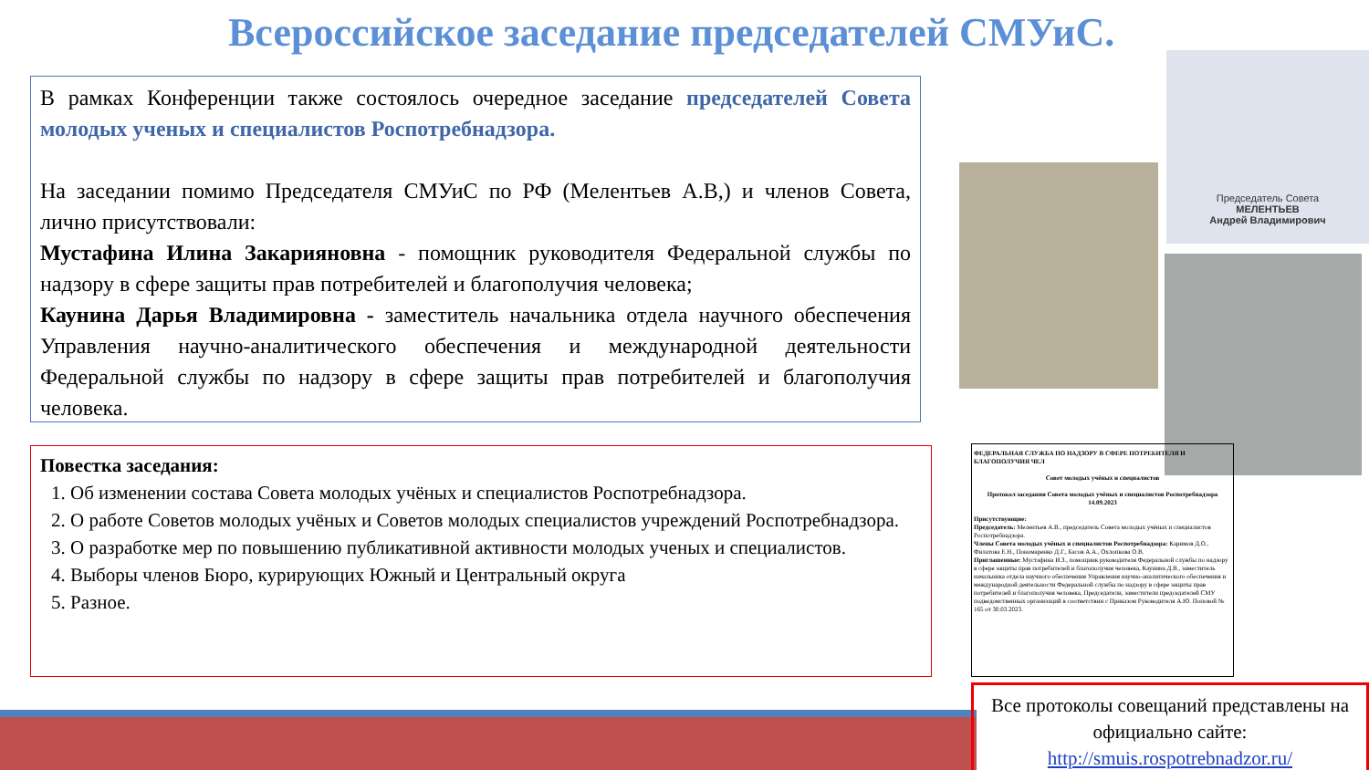Всероссийское заседание председателей СМУиС.
В рамках Конференции также состоялось очередное заседание председателей Совета молодых ученых и специалистов Роспотребнадзора.
На заседании помимо Председателя СМУиС по РФ (Мелентьев А.В,) и членов Совета, лично присутствовали:
Мустафина Илина Закарияновна - помощник руководителя Федеральной службы по надзору в сфере защиты прав потребителей и благополучия человека;
Каунина Дарья Владимировна - заместитель начальника отдела научного обеспечения Управления научно-аналитического обеспечения и международной деятельности Федеральной службы по надзору в сфере защиты прав потребителей и благополучия человека.
Повестка заседания:
1. Об изменении состава Совета молодых учёных и специалистов Роспотребнадзора.
2. О работе Советов молодых учёных и Советов молодых специалистов учреждений Роспотребнадзора.
3. О разработке мер по повышению публикативной активности молодых ученых и специалистов.
4. Выборы членов Бюро, курирующих Южный и Центральный округа
5. Разное.
Председатель Совета
МЕЛЕНТЬЕВ
Андрей Владимирович
ФЕДЕРАЛЬНАЯ СЛУЖБА ПО НАДЗОРУ В СФЕРЕ ПОТРЕБИТЕЛЯ И БЛАГОПОЛУЧИЯ ЧЕЛ
Совет молодых учёных и специалистов
Протокол заседания Совета молодых учёных и специалистов Роспотребнадзора
14.09.2023
Присутствующие:
Председатель: Мелентьев А.В., председатель Совета молодых учёных и специалистов Роспотребнадзора.
Члены Совета молодых учёных и специалистов Роспотребнадзора: Каримов Д.О., Филатова Е.Н., Пономаренко Д.Г., Басов А.А., Охлопкова О.В.
Приглашенные: Мустафина И.З., помощник руководителя Федеральной службы по надзору в сфере защиты прав потребителей и благополучия человека, Каунина Д.В., заместитель начальника отдела научного обеспечения Управления научно-аналитического обеспечения и международной деятельности Федеральной службы по надзору в сфере защиты прав потребителей и благополучия человека, Председатели, заместители председателей СМУ подведомственных организаций в соответствии с Приказом Руководителя А.Ю. Поповой № 165 от 30.03.2023.
Все протоколы совещаний представлены на официально сайте:
http://smuis.rospotrebnadzor.ru/